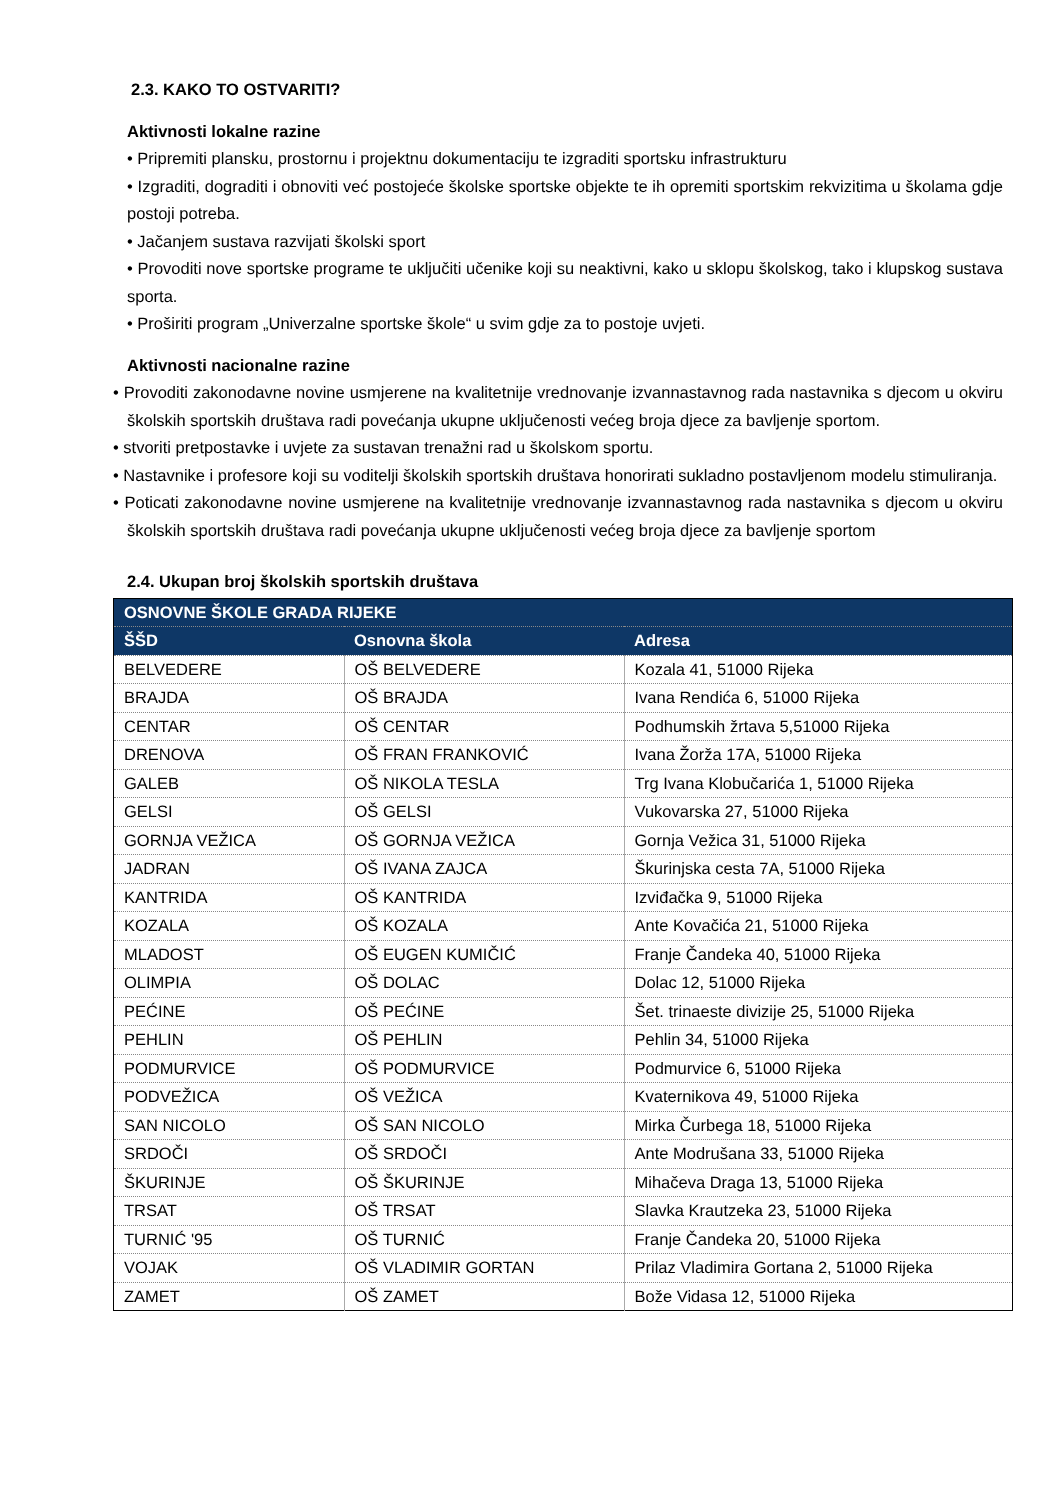2.3. KAKO TO OSTVARITI?
Aktivnosti lokalne razine
• Pripremiti plansku, prostornu i projektnu dokumentaciju te izgraditi sportsku infrastrukturu
• Izgraditi, dograditi i obnoviti već postojeće školske sportske objekte te ih opremiti sportskim rekvizitima u školama gdje postoji potreba.
• Jačanjem sustava razvijati školski sport
• Provoditi nove sportske programe te uključiti učenike koji su neaktivni, kako u sklopu školskog, tako i klupskog sustava sporta.
• Proširiti program „Univerzalne sportske škole“ u svim gdje za to postoje uvjeti.
Aktivnosti nacionalne razine
• Provoditi zakonodavne novine usmjerene na kvalitetnije vrednovanje izvannastavnog rada nastavnika s djecom u okviru školskih sportskih društava radi povećanja ukupne uključenosti većeg broja djece za bavljenje sportom.
• stvoriti pretpostavke i uvjete za sustavan trenažni rad u školskom sportu.
• Nastavnike i profesore koji su voditelji školskih sportskih društava honorirati sukladno postavljenom modelu stimuliranja.
• Poticati zakonodavne novine usmjerene na kvalitetnije vrednovanje izvannastavnog rada nastavnika s djecom u okviru školskih sportskih društava radi povećanja ukupne uključenosti većeg broja djece za bavljenje sportom
2.4. Ukupan broj školskih sportskih društava
| OSNOVNE ŠKOLE GRADA RIJEKE | | |
| --- | --- | --- |
| ŠŠD | Osnovna škola | Adresa |
| BELVEDERE | OŠ BELVEDERE | Kozala 41, 51000 Rijeka |
| BRAJDA | OŠ BRAJDA | Ivana Rendića 6, 51000 Rijeka |
| CENTAR | OŠ CENTAR | Podhumskih žrtava 5,51000 Rijeka |
| DRENOVA | OŠ FRAN FRANKOVIĆ | Ivana Žorža 17A, 51000 Rijeka |
| GALEB | OŠ NIKOLA TESLA | Trg Ivana Klobučarića 1, 51000 Rijeka |
| GELSI | OŠ GELSI | Vukovarska 27, 51000 Rijeka |
| GORNJA VEŽICA | OŠ GORNJA VEŽICA | Gornja Vežica 31, 51000 Rijeka |
| JADRAN | OŠ IVANA ZAJCA | Škurinjska cesta 7A, 51000 Rijeka |
| KANTRIDA | OŠ KANTRIDA | Izviđačka 9, 51000 Rijeka |
| KOZALA | OŠ KOZALA | Ante Kovačića 21, 51000 Rijeka |
| MLADOST | OŠ EUGEN KUMIČIĆ | Franje Čandeka 40, 51000 Rijeka |
| OLIMPIA | OŠ DOLAC | Dolac 12, 51000 Rijeka |
| PEĆINE | OŠ PEĆINE | Šet. trinaeste divizije 25, 51000 Rijeka |
| PEHLIN | OŠ PEHLIN | Pehlin 34, 51000 Rijeka |
| PODMURVICE | OŠ PODMURVICE | Podmurvice 6, 51000 Rijeka |
| PODVEŽICA | OŠ VEŽICA | Kvaternikova 49, 51000 Rijeka |
| SAN NICOLO | OŠ SAN NICOLO | Mirka Čurbega 18, 51000 Rijeka |
| SRDOČI | OŠ SRDOČI | Ante Modrušana 33, 51000 Rijeka |
| ŠKURINJE | OŠ ŠKURINJE | Mihačeva Draga 13, 51000 Rijeka |
| TRSAT | OŠ TRSAT | Slavka Krautzeka 23, 51000 Rijeka |
| TURNIĆ '95 | OŠ TURNIĆ | Franje Čandeka 20, 51000 Rijeka |
| VOJAK | OŠ VLADIMIR GORTAN | Prilaz Vladimira Gortana 2, 51000 Rijeka |
| ZAMET | OŠ ZAMET | Bože Vidasa 12, 51000 Rijeka |